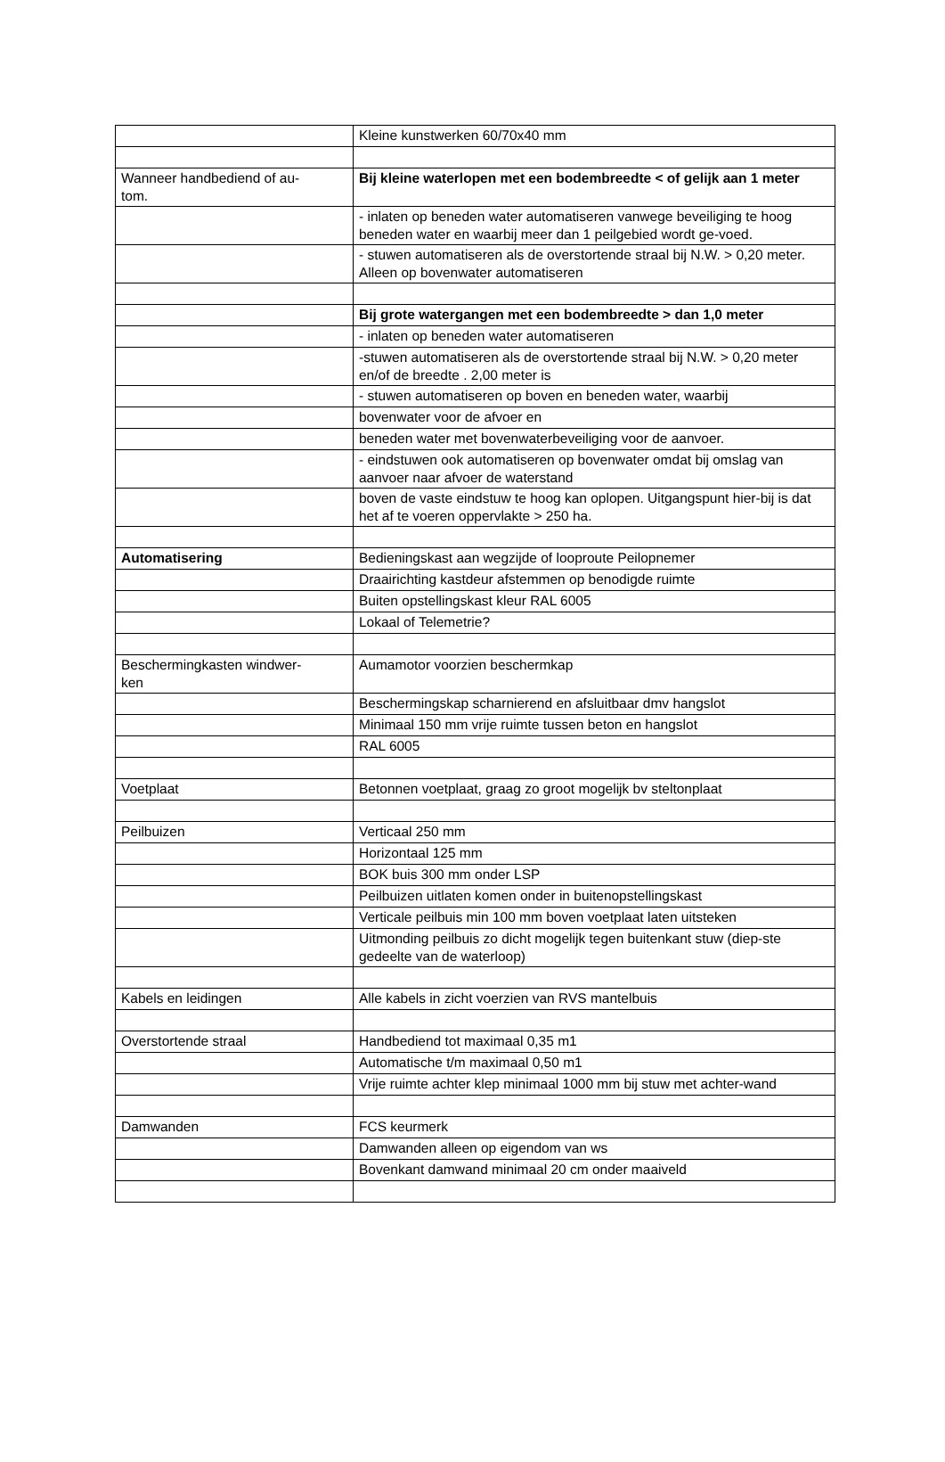| | Kleine kunstwerken 60/70x40 mm |
| Wanneer handbediend of au- tom. | Bij kleine waterlopen met een bodembreedte < of gelijk aan 1 meter |
| | - inlaten op beneden water automatiseren vanwege beveiliging te hoog beneden water en waarbij meer dan 1 peilgebied wordt ge-voed. |
| | - stuwen automatiseren als de overstortende straal bij N.W. > 0,20 meter. Alleen op bovenwater automatiseren |
| | Bij grote watergangen met een bodembreedte > dan 1,0 meter |
| | - inlaten op beneden water automatiseren |
| | -stuwen automatiseren als de overstortende straal bij N.W. > 0,20 meter en/of de breedte . 2,00 meter is |
| | - stuwen automatiseren op boven en beneden water, waarbij |
| | bovenwater voor de afvoer en |
| | beneden water met bovenwaterbeveiliging voor de aanvoer. |
| | - eindstuwen ook automatiseren op bovenwater omdat bij omslag van aanvoer naar afvoer de waterstand |
| | boven de vaste eindstuw te hoog kan oplopen. Uitgangspunt hier-bij is dat het af te voeren oppervlakte > 250 ha. |
| Automatisering | Bedieningskast aan wegzijde of looproute Peilopnemer |
| | Draairichting kastdeur afstemmen op benodigde ruimte |
| | Buiten opstellingskast kleur RAL 6005 |
| | Lokaal of Telemetrie? |
| Beschermingkasten windwer- ken | Aumamotor voorzien beschermkap |
| | Beschermingskap scharnierend en afsluitbaar dmv hangslot |
| | Minimaal 150 mm vrije ruimte tussen beton en hangslot |
| | RAL 6005 |
| Voetplaat | Betonnen voetplaat, graag zo groot mogelijk bv steltonplaat |
| Peilbuizen | Verticaal 250 mm |
| | Horizontaal 125 mm |
| | BOK buis 300 mm onder LSP |
| | Peilbuizen uitlaten komen onder in buitenopstellingskast |
| | Verticale peilbuis min 100 mm boven voetplaat laten uitsteken |
| | Uitmonding peilbuis zo dicht mogelijk tegen buitenkant stuw (diep-ste gedeelte van de waterloop) |
| Kabels en leidingen | Alle kabels in zicht voerzien van RVS mantelbuis |
| Overstortende straal | Handbediend tot maximaal 0,35 m1 |
| | Automatische t/m maximaal 0,50 m1 |
| | Vrije ruimte achter klep minimaal 1000 mm bij stuw met achter-wand |
| Damwanden | FCS keurmerk |
| | Damwanden alleen op eigendom van ws |
| | Bovenkant damwand minimaal 20 cm onder maaiveld |